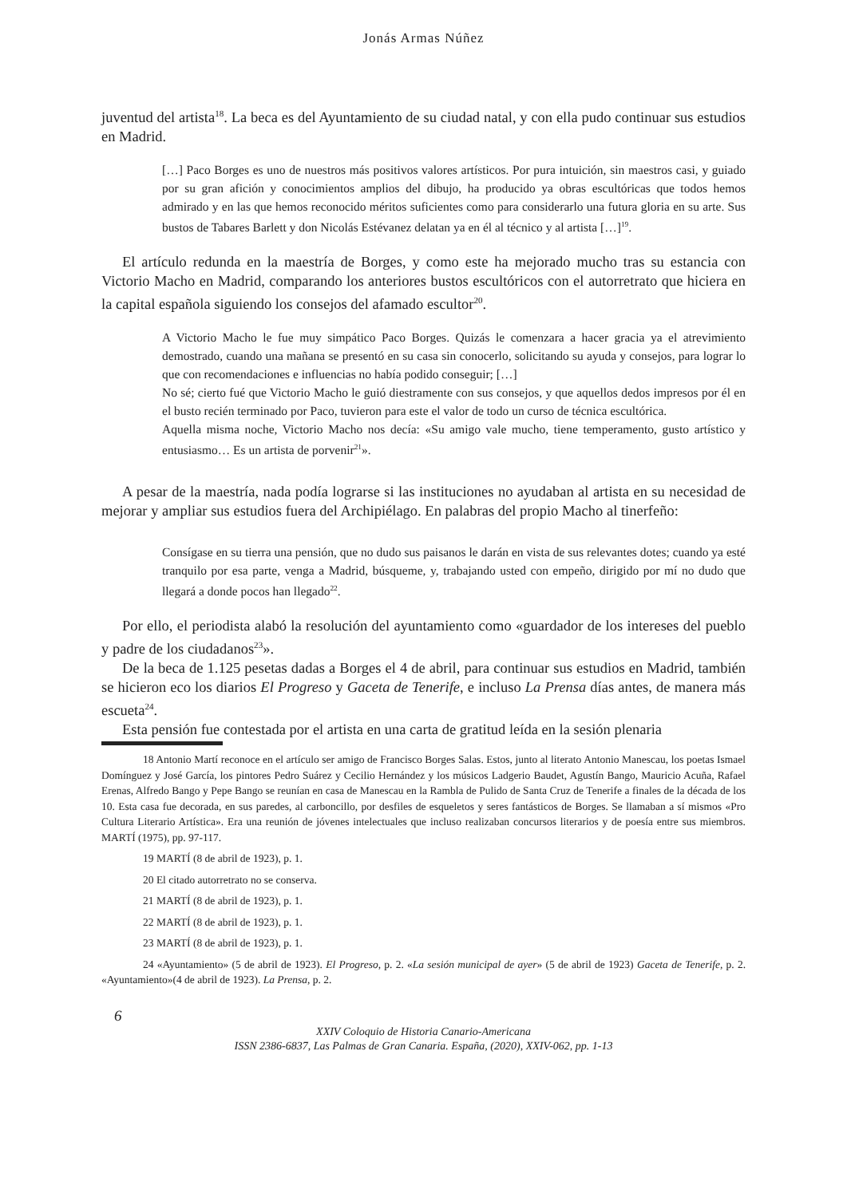Jonás Armas Núñez
juventud del artista<sup>18</sup>. La beca es del Ayuntamiento de su ciudad natal, y con ella pudo continuar sus estudios en Madrid.
[…] Paco Borges es uno de nuestros más positivos valores artísticos. Por pura intuición, sin maestros casi, y guiado por su gran afición y conocimientos amplios del dibujo, ha producido ya obras escultóricas que todos hemos admirado y en las que hemos reconocido méritos suficientes como para considerarlo una futura gloria en su arte. Sus bustos de Tabares Barlett y don Nicolás Estévanez delatan ya en él al técnico y al artista […]<sup>19</sup>.
El artículo redunda en la maestría de Borges, y como este ha mejorado mucho tras su estancia con Victorio Macho en Madrid, comparando los anteriores bustos escultóricos con el autorretrato que hiciera en la capital española siguiendo los consejos del afamado escultor<sup>20</sup>.
A Victorio Macho le fue muy simpático Paco Borges. Quizás le comenzara a hacer gracia ya el atrevimiento demostrado, cuando una mañana se presentó en su casa sin conocerlo, solicitando su ayuda y consejos, para lograr lo que con recomendaciones e influencias no había podido conseguir; […]
No sé; cierto fué que Victorio Macho le guió diestramente con sus consejos, y que aquellos dedos impresos por él en el busto recién terminado por Paco, tuvieron para este el valor de todo un curso de técnica escultórica.
Aquella misma noche, Victorio Macho nos decía: «Su amigo vale mucho, tiene temperamento, gusto artístico y entusiasmo… Es un artista de porvenir<sup>21</sup>».
A pesar de la maestría, nada podía lograrse si las instituciones no ayudaban al artista en su necesidad de mejorar y ampliar sus estudios fuera del Archipiélago. En palabras del propio Macho al tinerfeño:
Consígase en su tierra una pensión, que no dudo sus paisanos le darán en vista de sus relevantes dotes; cuando ya esté tranquilo por esa parte, venga a Madrid, búsqueme, y, trabajando usted con empeño, dirigido por mí no dudo que llegará a donde pocos han llegado<sup>22</sup>.
Por ello, el periodista alabó la resolución del ayuntamiento como «guardador de los intereses del pueblo y padre de los ciudadanos<sup>23</sup>».
De la beca de 1.125 pesetas dadas a Borges el 4 de abril, para continuar sus estudios en Madrid, también se hicieron eco los diarios El Progreso y Gaceta de Tenerife, e incluso La Prensa días antes, de manera más escueta<sup>24</sup>.
Esta pensión fue contestada por el artista en una carta de gratitud leída en la sesión plenaria
18 Antonio Martí reconoce en el artículo ser amigo de Francisco Borges Salas. Estos, junto al literato Antonio Manescau, los poetas Ismael Domínguez y José García, los pintores Pedro Suárez y Cecilio Hernández y los músicos Ladgerio Baudet, Agustín Bango, Mauricio Acuña, Rafael Erenas, Alfredo Bango y Pepe Bango se reunían en casa de Manescau en la Rambla de Pulido de Santa Cruz de Tenerife a finales de la década de los 10. Esta casa fue decorada, en sus paredes, al carboncillo, por desfiles de esqueletos y seres fantásticos de Borges. Se llamaban a sí mismos «Pro Cultura Literario Artística». Era una reunión de jóvenes intelectuales que incluso realizaban concursos literarios y de poesía entre sus miembros. MARTÍ (1975), pp. 97-117.
19 MARTÍ (8 de abril de 1923), p. 1.
20 El citado autorretrato no se conserva.
21 MARTÍ (8 de abril de 1923), p. 1.
22 MARTÍ (8 de abril de 1923), p. 1.
23 MARTÍ (8 de abril de 1923), p. 1.
24 «Ayuntamiento» (5 de abril de 1923). El Progreso, p. 2. «La sesión municipal de ayer» (5 de abril de 1923) Gaceta de Tenerife, p. 2. «Ayuntamiento»(4 de abril de 1923). La Prensa, p. 2.
6
XXIV Coloquio de Historia Canario-Americana
ISSN 2386-6837, Las Palmas de Gran Canaria. España, (2020), XXIV-062, pp. 1-13